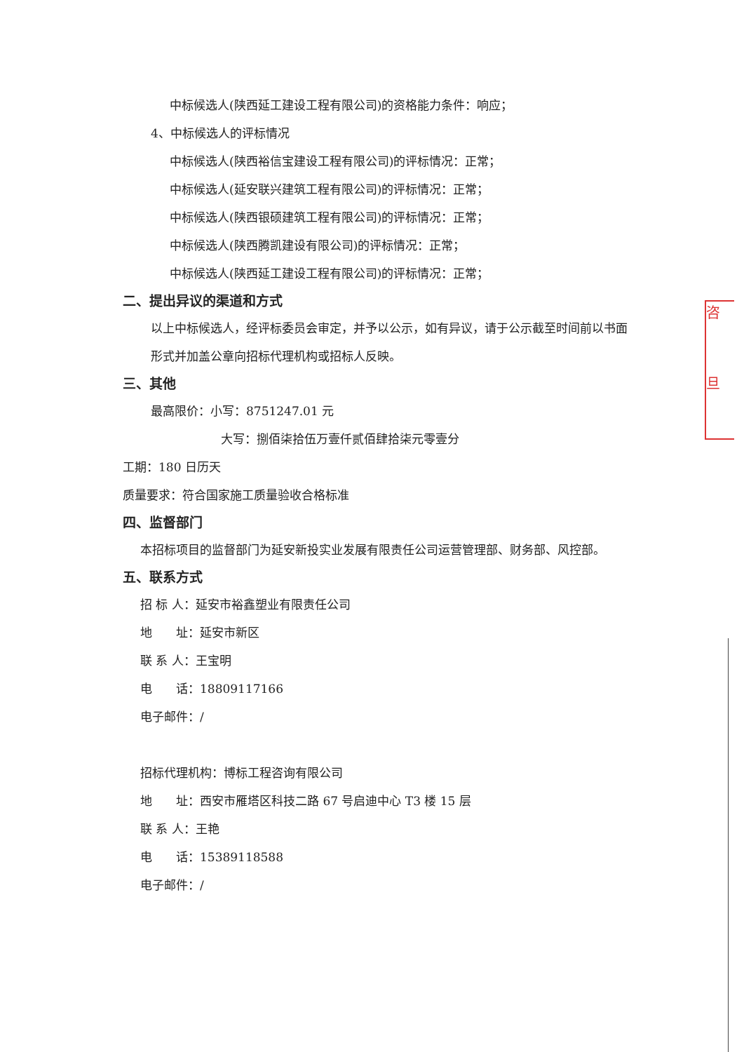中标候选人(陕西延工建设工程有限公司)的资格能力条件：响应；
4、中标候选人的评标情况
中标候选人(陕西裕信宝建设工程有限公司)的评标情况：正常；
中标候选人(延安联兴建筑工程有限公司)的评标情况：正常；
中标候选人(陕西银硕建筑工程有限公司)的评标情况：正常；
中标候选人(陕西腾凯建设有限公司)的评标情况：正常；
中标候选人(陕西延工建设工程有限公司)的评标情况：正常；
二、提出异议的渠道和方式
以上中标候选人，经评标委员会审定，并予以公示，如有异议，请于公示截至时间前以书面形式并加盖公章向招标代理机构或招标人反映。
三、其他
最高限价：小写：8751247.01 元
大写：捌佰柒拾伍万壹仟贰佰肆拾柒元零壹分
工期：180 日历天
质量要求：符合国家施工质量验收合格标准
四、监督部门
本招标项目的监督部门为延安新投实业发展有限责任公司运营管理部、财务部、风控部。
五、联系方式
招 标 人：延安市裕鑫塑业有限责任公司
地　　址：延安市新区
联 系 人：王宝明
电　　话：18809117166
电子邮件：/
招标代理机构：博标工程咨询有限公司
地　　址：西安市雁塔区科技二路 67 号启迪中心 T3 楼 15 层
联 系 人：王艳
电　　话：15389118588
电子邮件：/
咨
旦